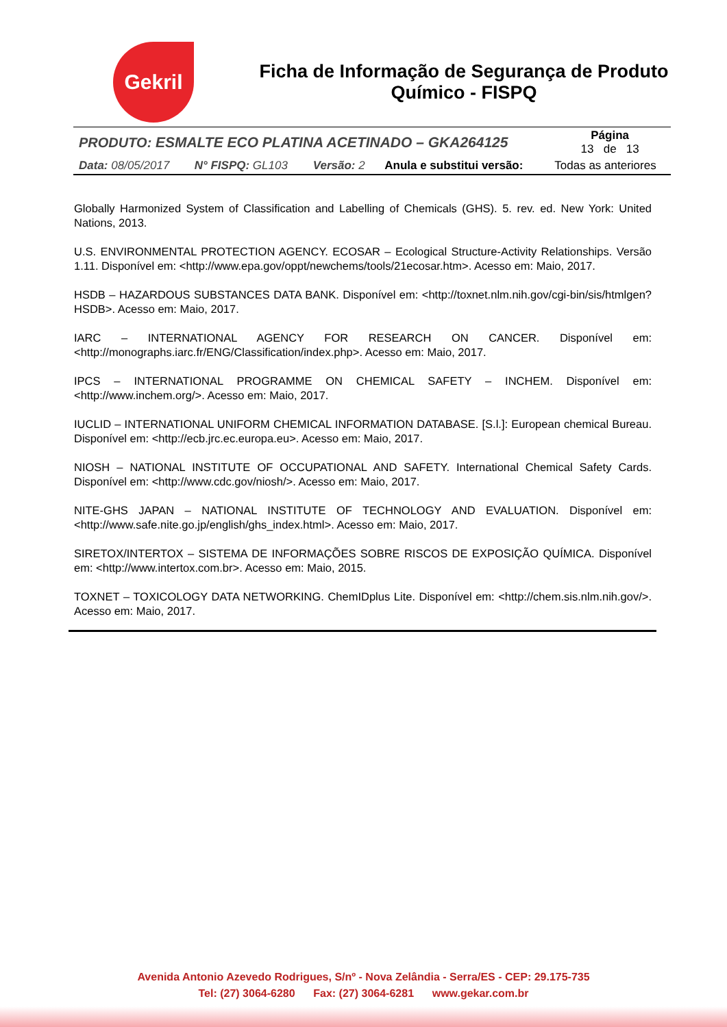Gekril
Ficha de Informação de Segurança de Produto Químico - FISPQ
| PRODUTO: ESMALTE ECO PLATINA ACETINADO – GKA264125 | | | | Página 13 de 13 |
| Data: 08/05/2017 | N° FISPQ: GL103 | Versão: 2 | Anula e substitui versão: | Todas as anteriores |
Globally Harmonized System of Classification and Labelling of Chemicals (GHS). 5. rev. ed. New York: United Nations, 2013.
U.S. ENVIRONMENTAL PROTECTION AGENCY. ECOSAR – Ecological Structure-Activity Relationships. Versão 1.11. Disponível em: <http://www.epa.gov/oppt/newchems/tools/21ecosar.htm>. Acesso em: Maio, 2017.
HSDB – HAZARDOUS SUBSTANCES DATA BANK. Disponível em: <http://toxnet.nlm.nih.gov/cgi-bin/sis/htmlgen?HSDB>. Acesso em: Maio, 2017.
IARC – INTERNATIONAL AGENCY FOR RESEARCH ON CANCER. Disponível em: <http://monographs.iarc.fr/ENG/Classification/index.php>. Acesso em: Maio, 2017.
IPCS – INTERNATIONAL PROGRAMME ON CHEMICAL SAFETY – INCHEM. Disponível em: <http://www.inchem.org/>. Acesso em: Maio, 2017.
IUCLID – INTERNATIONAL UNIFORM CHEMICAL INFORMATION DATABASE. [S.l.]: European chemical Bureau. Disponível em: <http://ecb.jrc.ec.europa.eu>. Acesso em: Maio, 2017.
NIOSH – NATIONAL INSTITUTE OF OCCUPATIONAL AND SAFETY. International Chemical Safety Cards. Disponível em: <http://www.cdc.gov/niosh/>. Acesso em: Maio, 2017.
NITE-GHS JAPAN – NATIONAL INSTITUTE OF TECHNOLOGY AND EVALUATION. Disponível em: <http://www.safe.nite.go.jp/english/ghs_index.html>. Acesso em: Maio, 2017.
SIRETOX/INTERTOX – SISTEMA DE INFORMAÇÕES SOBRE RISCOS DE EXPOSIÇÃO QUÍMICA. Disponível em: <http://www.intertox.com.br>. Acesso em: Maio, 2015.
TOXNET – TOXICOLOGY DATA NETWORKING. ChemIDplus Lite. Disponível em: <http://chem.sis.nlm.nih.gov/>. Acesso em: Maio, 2017.
Avenida Antonio Azevedo Rodrigues, S/nº - Nova Zelândia - Serra/ES - CEP: 29.175-735
Tel: (27) 3064-6280 Fax: (27) 3064-6281 www.gekar.com.br